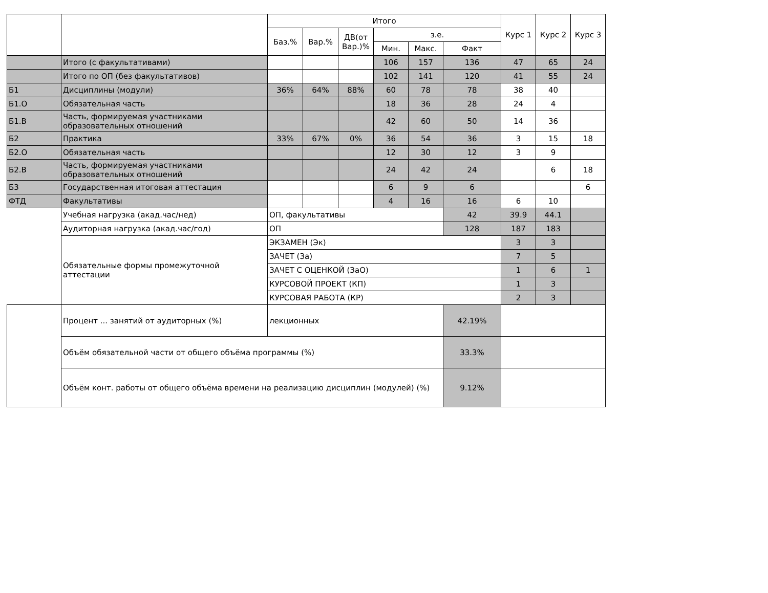| | | Итого | | | | | | Курс 1 | Курс 2 | Курс 3 |
| --- | --- | --- | --- | --- | --- | --- | --- | --- | --- | --- |
| | | Баз.% | Вар.% | ДВ(от Вар.)% | з.е. | | | | | |
| | | | | | Мин. | Макс. | Факт | | | |
| | Итого (с факультативами) | | | | 106 | 157 | 136 | 47 | 65 | 24 |
| | Итого по ОП (без факультативов) | | | | 102 | 141 | 120 | 41 | 55 | 24 |
| Б1 | Дисциплины (модули) | 36% | 64% | 88% | 60 | 78 | 78 | 38 | 40 | |
| Б1.О | Обязательная часть | | | | 18 | 36 | 28 | 24 | 4 | |
| Б1.В | Часть, формируемая участниками образовательных отношений | | | | 42 | 60 | 50 | 14 | 36 | |
| Б2 | Практика | 33% | 67% | 0% | 36 | 54 | 36 | 3 | 15 | 18 |
| Б2.О | Обязательная часть | | | | 12 | 30 | 12 | 3 | 9 | |
| Б2.В | Часть, формируемая участниками образовательных отношений | | | | 24 | 42 | 24 | | 6 | 18 |
| Б3 | Государственная итоговая аттестация | | | | 6 | 9 | 6 | | | 6 |
| ФТД | Факультативы | | | | 4 | 16 | 16 | 6 | 10 | |
| | Учебная нагрузка (акад.час/нед) | ОП, факультативы | | | | | 42 | 39.9 | 44.1 | |
| | Аудиторная нагрузка (акад.час/год) | ОП | | | | | 128 | 187 | 183 | |
| | Обязательные формы промежуточной аттестации | ЭКЗАМЕН (Эк) | | | | | | 3 | 3 | |
| | | ЗАЧЕТ (За) | | | | | | 7 | 5 | |
| | | ЗАЧЕТ С ОЦЕНКОЙ (ЗаО) | | | | | | 1 | 6 | 1 |
| | | КУРСОВОЙ ПРОЕКТ (КП) | | | | | | 1 | 3 | |
| | | КУРСОВАЯ РАБОТА (КР) | | | | | | 2 | 3 | |
| | Процент ... занятий от аудиторных (%) | лекционных | | | | | 42.19% | | | |
| | Объём обязательной части от общего объёма программы (%) | | | | | | 33.3% | | | |
| | Объём конт. работы от общего объёма времени на реализацию дисциплин (модулей) (%) | | | | | | 9.12% | | | |